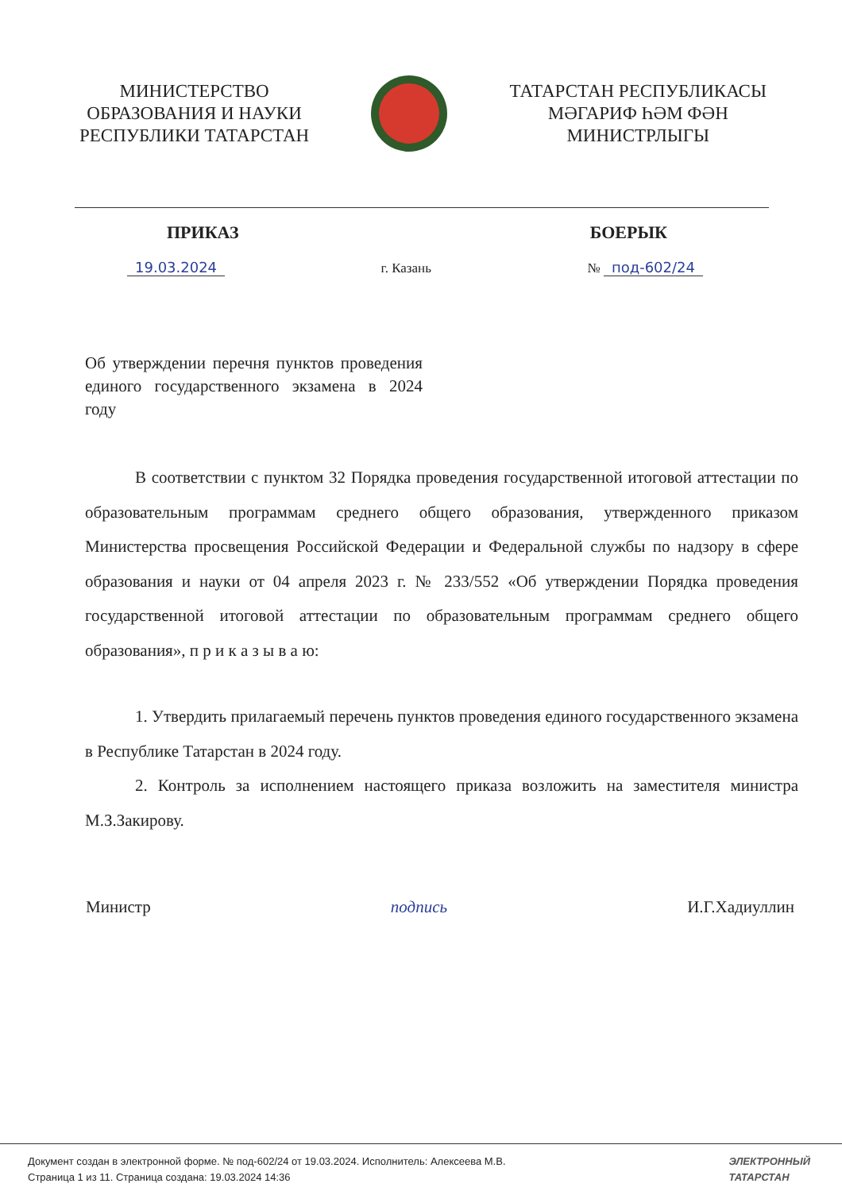МИНИСТЕРСТВО
ОБРАЗОВАНИЯ И НАУКИ
РЕСПУБЛИКИ ТАТАРСТАН
ТАТАРСТАН РЕСПУБЛИКАСЫ
МӘГАРИФ ҺӘМ ФӘН
МИНИСТРЛЫГЫ
ПРИКАЗ БОЕРЫК
19.03.2024 г. Казань № под-602/24
Об утверждении перечня пунктов проведения единого государственного экзамена в 2024 году
В соответствии с пунктом 32 Порядка проведения государственной итоговой аттестации по образовательным программам среднего общего образования, утвержденного приказом Министерства просвещения Российской Федерации и Федеральной службы по надзору в сфере образования и науки от 04 апреля 2023 г. № 233/552 «Об утверждении Порядка проведения государственной итоговой аттестации по образовательным программам среднего общего образования», п р и к а з ы в а ю:
1. Утвердить прилагаемый перечень пунктов проведения единого государственного экзамена в Республике Татарстан в 2024 году.
2. Контроль за исполнением настоящего приказа возложить на заместителя министра М.З.Закирову.
Министр подпись И.Г.Хадиуллин
Документ создан в электронной форме. № под-602/24 от 19.03.2024. Исполнитель: Алексеева М.В.
Страница 1 из 11. Страница создана: 19.03.2024 14:36
ЭЛЕКТРОННЫЙ
ТАТАРСТАН